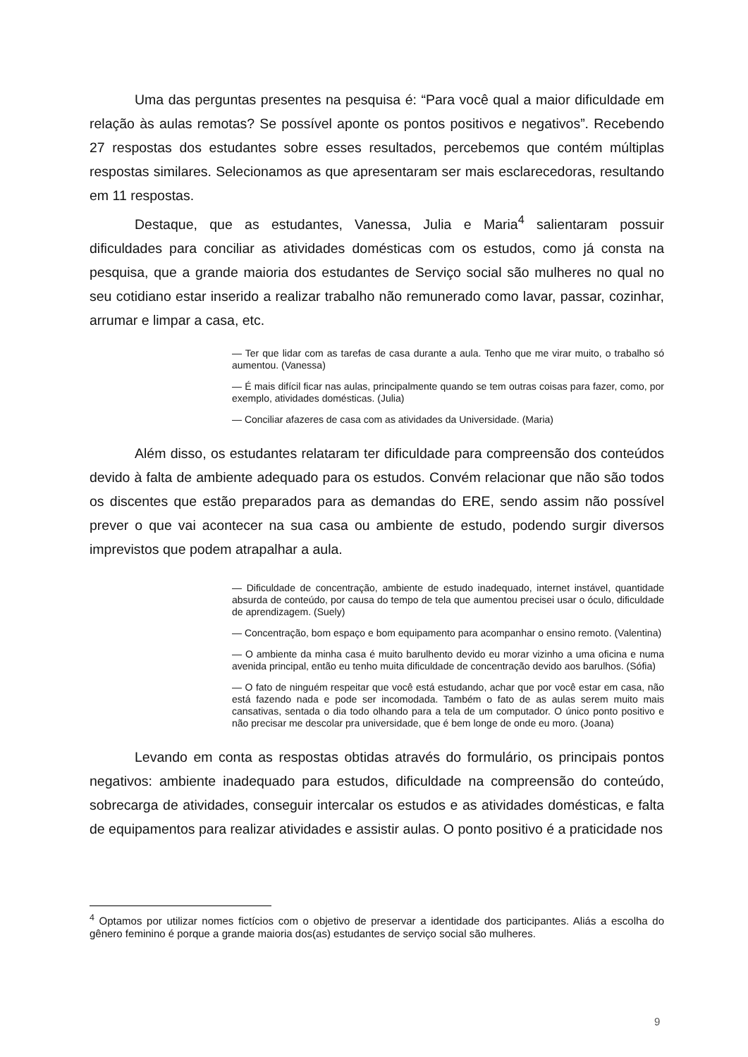Uma das perguntas presentes na pesquisa é: “Para você qual a maior dificuldade em relação às aulas remotas? Se possível aponte os pontos positivos e negativos”. Recebendo 27 respostas dos estudantes sobre esses resultados, percebemos que contém múltiplas respostas similares. Selecionamos as que apresentaram ser mais esclarecedoras, resultando em 11 respostas.
Destaque, que as estudantes, Vanessa, Julia e Maria<sup>4</sup> salientaram possuir dificuldades para conciliar as atividades domésticas com os estudos, como já consta na pesquisa, que a grande maioria dos estudantes de Serviço social são mulheres no qual no seu cotidiano estar inserido a realizar trabalho não remunerado como lavar, passar, cozinhar, arrumar e limpar a casa, etc.
— Ter que lidar com as tarefas de casa durante a aula. Tenho que me virar muito, o trabalho só aumentou. (Vanessa)
— É mais difícil ficar nas aulas, principalmente quando se tem outras coisas para fazer, como, por exemplo, atividades domésticas. (Julia)
— Conciliar afazeres de casa com as atividades da Universidade. (Maria)
Além disso, os estudantes relataram ter dificuldade para compreensão dos conteúdos devido à falta de ambiente adequado para os estudos. Convém relacionar que não são todos os discentes que estão preparados para as demandas do ERE, sendo assim não possível prever o que vai acontecer na sua casa ou ambiente de estudo, podendo surgir diversos imprevistos que podem atrapalhar a aula.
— Dificuldade de concentração, ambiente de estudo inadequado, internet instável, quantidade absurda de conteúdo, por causa do tempo de tela que aumentou precisei usar o óculo, dificuldade de aprendizagem. (Suely)
— Concentração, bom espaço e bom equipamento para acompanhar o ensino remoto. (Valentina)
— O ambiente da minha casa é muito barulhento devido eu morar vizinho a uma oficina e numa avenida principal, então eu tenho muita dificuldade de concentração devido aos barulhos. (Sófia)
— O fato de ninguém respeitar que você está estudando, achar que por você estar em casa, não está fazendo nada e pode ser incomodada. Também o fato de as aulas serem muito mais cansativas, sentada o dia todo olhando para a tela de um computador. O único ponto positivo e não precisar me descolar pra universidade, que é bem longe de onde eu moro. (Joana)
Levando em conta as respostas obtidas através do formulário, os principais pontos negativos: ambiente inadequado para estudos, dificuldade na compreensão do conteúdo, sobrecarga de atividades, conseguir intercalar os estudos e as atividades domésticas, e falta de equipamentos para realizar atividades e assistir aulas. O ponto positivo é a praticidade nos
<sup>4</sup> Optamos por utilizar nomes fictícios com o objetivo de preservar a identidade dos participantes. Aliás a escolha do gênero feminino é porque a grande maioria dos(as) estudantes de serviço social são mulheres.
9